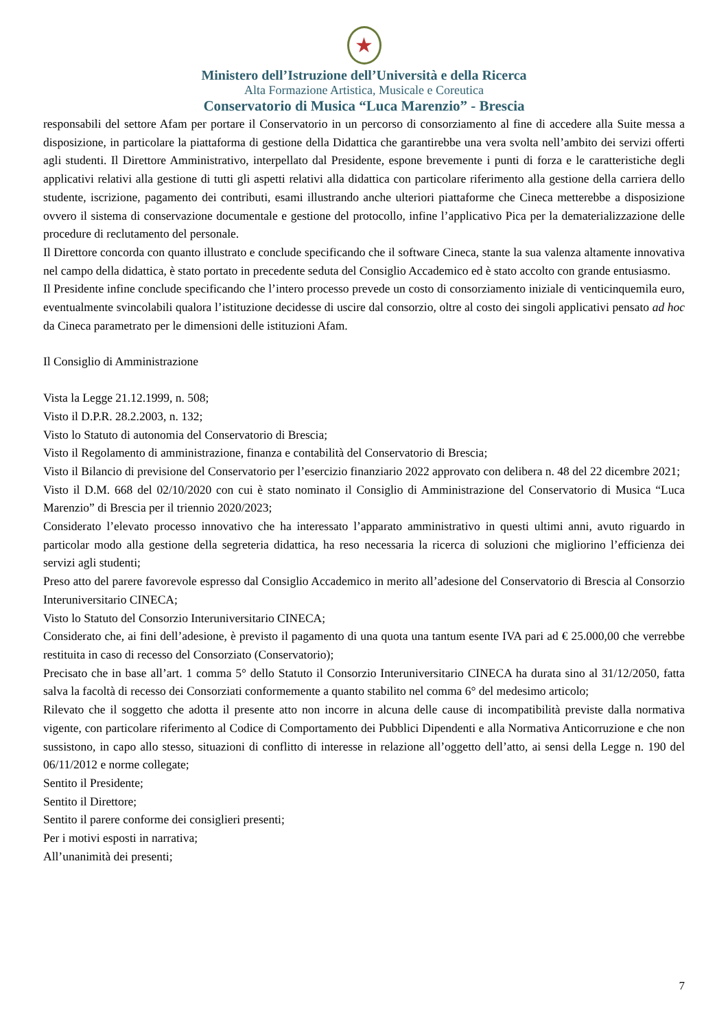★
Ministero dell’Istruzione dell’Università e della Ricerca
Alta Formazione Artistica, Musicale e Coreutica
Conservatorio di Musica “Luca Marenzio” - Brescia
responsabili del settore Afam per portare il Conservatorio in un percorso di consorziamento al fine di accedere alla Suite messa a disposizione, in particolare la piattaforma di gestione della Didattica che garantirebbe una vera svolta nell’ambito dei servizi offerti agli studenti. Il Direttore Amministrativo, interpellato dal Presidente, espone brevemente i punti di forza e le caratteristiche degli applicativi relativi alla gestione di tutti gli aspetti relativi alla didattica con particolare riferimento alla gestione della carriera dello studente, iscrizione, pagamento dei contributi, esami illustrando anche ulteriori piattaforme che Cineca metterebbe a disposizione ovvero il sistema di conservazione documentale e gestione del protocollo, infine l’applicativo Pica per la dematerializzazione delle procedure di reclutamento del personale.
Il Direttore concorda con quanto illustrato e conclude specificando che il software Cineca, stante la sua valenza altamente innovativa nel campo della didattica, è stato portato in precedente seduta del Consiglio Accademico ed è stato accolto con grande entusiasmo.
Il Presidente infine conclude specificando che l’intero processo prevede un costo di consorziamento iniziale di venticinquemila euro, eventualmente svincolabili qualora l’istituzione decidesse di uscire dal consorzio, oltre al costo dei singoli applicativi pensato ad hoc da Cineca parametrato per le dimensioni delle istituzioni Afam.
Il Consiglio di Amministrazione
Vista la Legge 21.12.1999, n. 508;
Visto il D.P.R. 28.2.2003, n. 132;
Visto lo Statuto di autonomia del Conservatorio di Brescia;
Visto il Regolamento di amministrazione, finanza e contabilità del Conservatorio di Brescia;
Visto il Bilancio di previsione del Conservatorio per l’esercizio finanziario 2022 approvato con delibera n. 48 del 22 dicembre 2021;
Visto il D.M. 668 del 02/10/2020 con cui è stato nominato il Consiglio di Amministrazione del Conservatorio di Musica “Luca Marenzio” di Brescia per il triennio 2020/2023;
Considerato l’elevato processo innovativo che ha interessato l’apparato amministrativo in questi ultimi anni, avuto riguardo in particolar modo alla gestione della segreteria didattica, ha reso necessaria la ricerca di soluzioni che migliorino l’efficienza dei servizi agli studenti;
Preso atto del parere favorevole espresso dal Consiglio Accademico in merito all’adesione del Conservatorio di Brescia al Consorzio Interuniversitario CINECA;
Visto lo Statuto del Consorzio Interuniversitario CINECA;
Considerato che, ai fini dell’adesione, è previsto il pagamento di una quota una tantum esente IVA pari ad € 25.000,00 che verrebbe restituita in caso di recesso del Consorziato (Conservatorio);
Precisato che in base all’art. 1 comma 5° dello Statuto il Consorzio Interuniversitario CINECA ha durata sino al 31/12/2050, fatta salva la facoltà di recesso dei Consorziati conformemente a quanto stabilito nel comma 6° del medesimo articolo;
Rilevato che il soggetto che adotta il presente atto non incorre in alcuna delle cause di incompatibilità previste dalla normativa vigente, con particolare riferimento al Codice di Comportamento dei Pubblici Dipendenti e alla Normativa Anticorruzione e che non sussistono, in capo allo stesso, situazioni di conflitto di interesse in relazione all’oggetto dell’atto, ai sensi della Legge n. 190 del 06/11/2012 e norme collegate;
Sentito il Presidente;
Sentito il Direttore;
Sentito il parere conforme dei consiglieri presenti;
Per i motivi esposti in narrativa;
All’unanimità dei presenti;
7